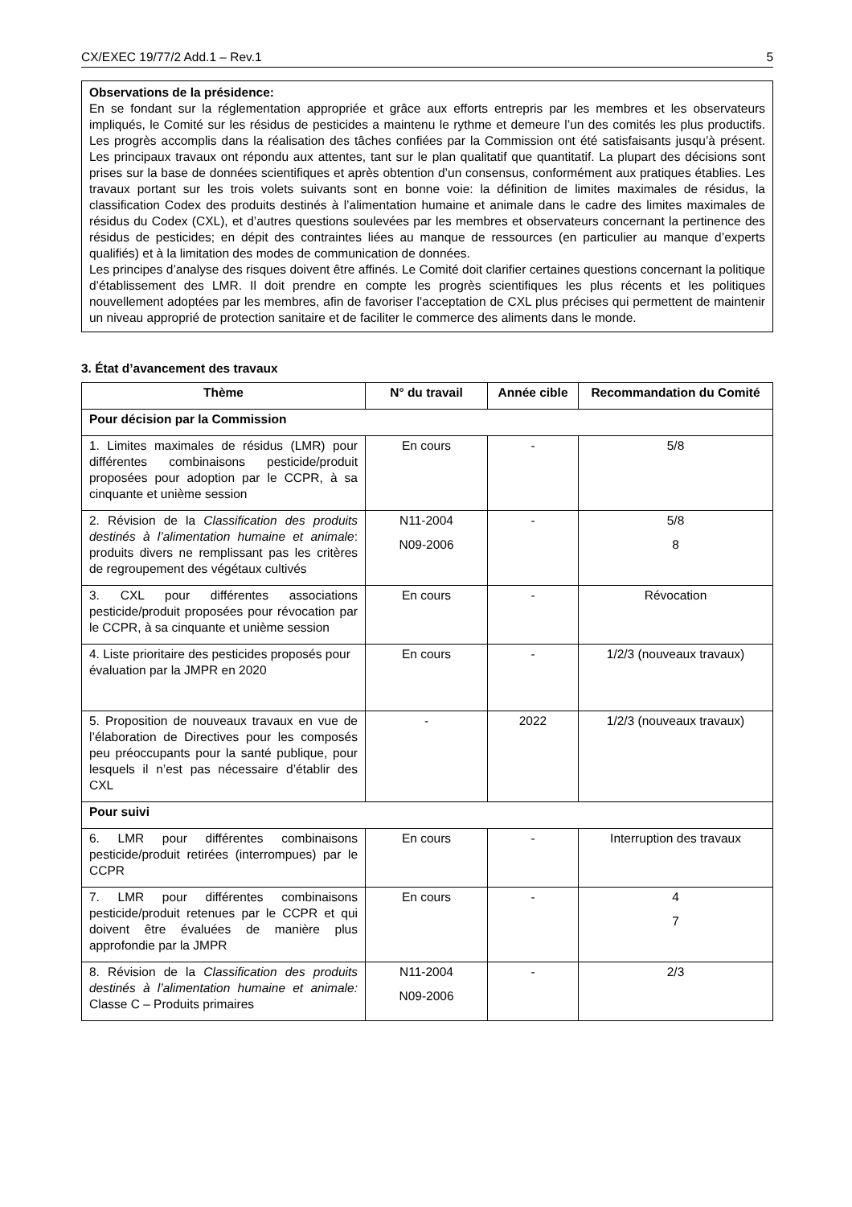CX/EXEC 19/77/2 Add.1 – Rev.1 5
Observations de la présidence:
En se fondant sur la réglementation appropriée et grâce aux efforts entrepris par les membres et les observateurs impliqués, le Comité sur les résidus de pesticides a maintenu le rythme et demeure l’un des comités les plus productifs. Les progrès accomplis dans la réalisation des tâches confiées par la Commission ont été satisfaisants jusqu’à présent. Les principaux travaux ont répondu aux attentes, tant sur le plan qualitatif que quantitatif. La plupart des décisions sont prises sur la base de données scientifiques et après obtention d’un consensus, conformément aux pratiques établies. Les travaux portant sur les trois volets suivants sont en bonne voie: la définition de limites maximales de résidus, la classification Codex des produits destinés à l’alimentation humaine et animale dans le cadre des limites maximales de résidus du Codex (CXL), et d’autres questions soulevées par les membres et observateurs concernant la pertinence des résidus de pesticides; en dépit des contraintes liées au manque de ressources (en particulier au manque d’experts qualifiés) et à la limitation des modes de communication de données.
Les principes d’analyse des risques doivent être affinés. Le Comité doit clarifier certaines questions concernant la politique d’établissement des LMR. Il doit prendre en compte les progrès scientifiques les plus récents et les politiques nouvellement adoptées par les membres, afin de favoriser l’acceptation de CXL plus précises qui permettent de maintenir un niveau approprié de protection sanitaire et de faciliter le commerce des aliments dans le monde.
3. État d’avancement des travaux
| Thème | N° du travail | Année cible | Recommandation du Comité |
| --- | --- | --- | --- |
| Pour décision par la Commission | | | |
| 1. Limites maximales de résidus (LMR) pour différentes combinaisons pesticide/produit proposées pour adoption par le CCPR, à sa cinquante et unième session | En cours | - | 5/8 |
| 2. Révision de la Classification des produits destinés à l’alimentation humaine et animale : produits divers ne remplissant pas les critères de regroupement des végétaux cultivés | N11-2004 N09-2006 | - | 5/8 8 |
| 3. CXL pour différentes associations pesticide/produit proposées pour révocation par le CCPR, à sa cinquante et unième session | En cours | - | Révocation |
| 4. Liste prioritaire des pesticides proposés pour évaluation par la JMPR en 2020 | En cours | - | 1/2/3 (nouveaux travaux) |
| 5. Proposition de nouveaux travaux en vue de l’élaboration de Directives pour les composés peu préoccupants pour la santé publique, pour lesquels il n’est pas nécessaire d’établir des CXL | - | 2022 | 1/2/3 (nouveaux travaux) |
| Pour suivi | | | |
| 6. LMR pour différentes combinaisons pesticide/produit retirées (interrompues) par le CCPR | En cours | - | Interruption des travaux |
| 7. LMR pour différentes combinaisons pesticide/produit retenues par le CCPR et qui doivent être évaluées de manière plus approfondie par la JMPR | En cours | - | 4 7 |
| 8. Révision de la Classification des produits destinés à l’alimentation humaine et animale: Classe C – Produits primaires | N11-2004 N09-2006 | - | 2/3 |